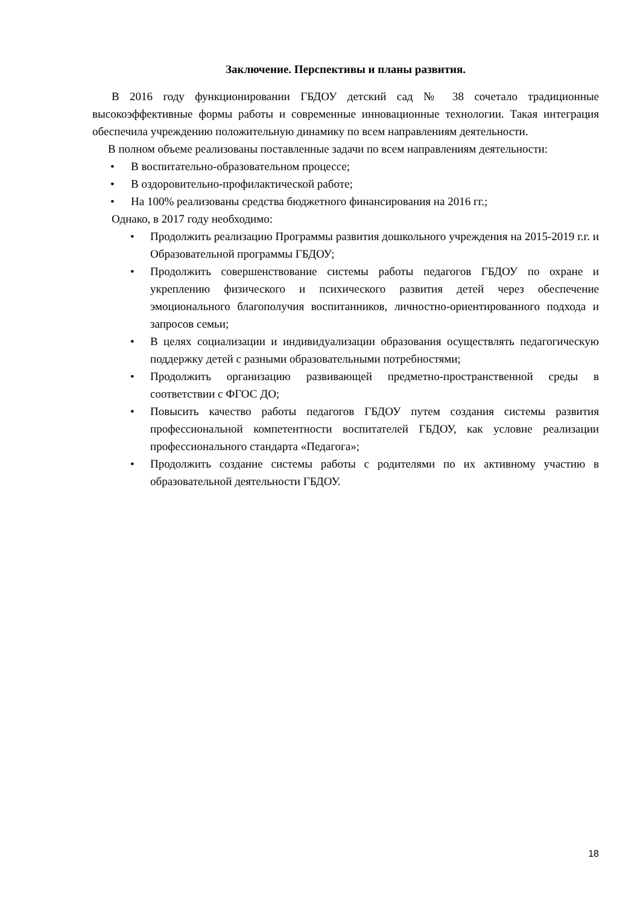Заключение. Перспективы и планы развития.
В 2016 году функционировании ГБДОУ детский сад № 38 сочетало традиционные высокоэффективные формы работы и современные инновационные технологии. Такая интеграция обеспечила учреждению положительную динамику по всем направлениям деятельности.
В полном объеме реализованы поставленные задачи по всем направлениям деятельности:
• В воспитательно-образовательном процессе;
• В оздоровительно-профилактической работе;
• На 100% реализованы средства бюджетного финансирования на 2016 гг.;
Однако, в 2017 году необходимо:
• Продолжить реализацию Программы развития дошкольного учреждения на 2015-2019 г.г. и Образовательной программы ГБДОУ;
• Продолжить совершенствование системы работы педагогов ГБДОУ по охране и укреплению физического и психического развития детей через обеспечение эмоционального благополучия воспитанников, личностно-ориентированного подхода и запросов семьи;
• В целях социализации и индивидуализации образования осуществлять педагогическую поддержку детей с разными образовательными потребностями;
• Продолжить организацию развивающей предметно-пространственной среды в соответствии с ФГОС ДО;
• Повысить качество работы педагогов ГБДОУ путем создания системы развития профессиональной компетентности воспитателей ГБДОУ, как условие реализации профессионального стандарта «Педагога»;
• Продолжить создание системы работы с родителями по их активному участию в образовательной деятельности ГБДОУ.
18